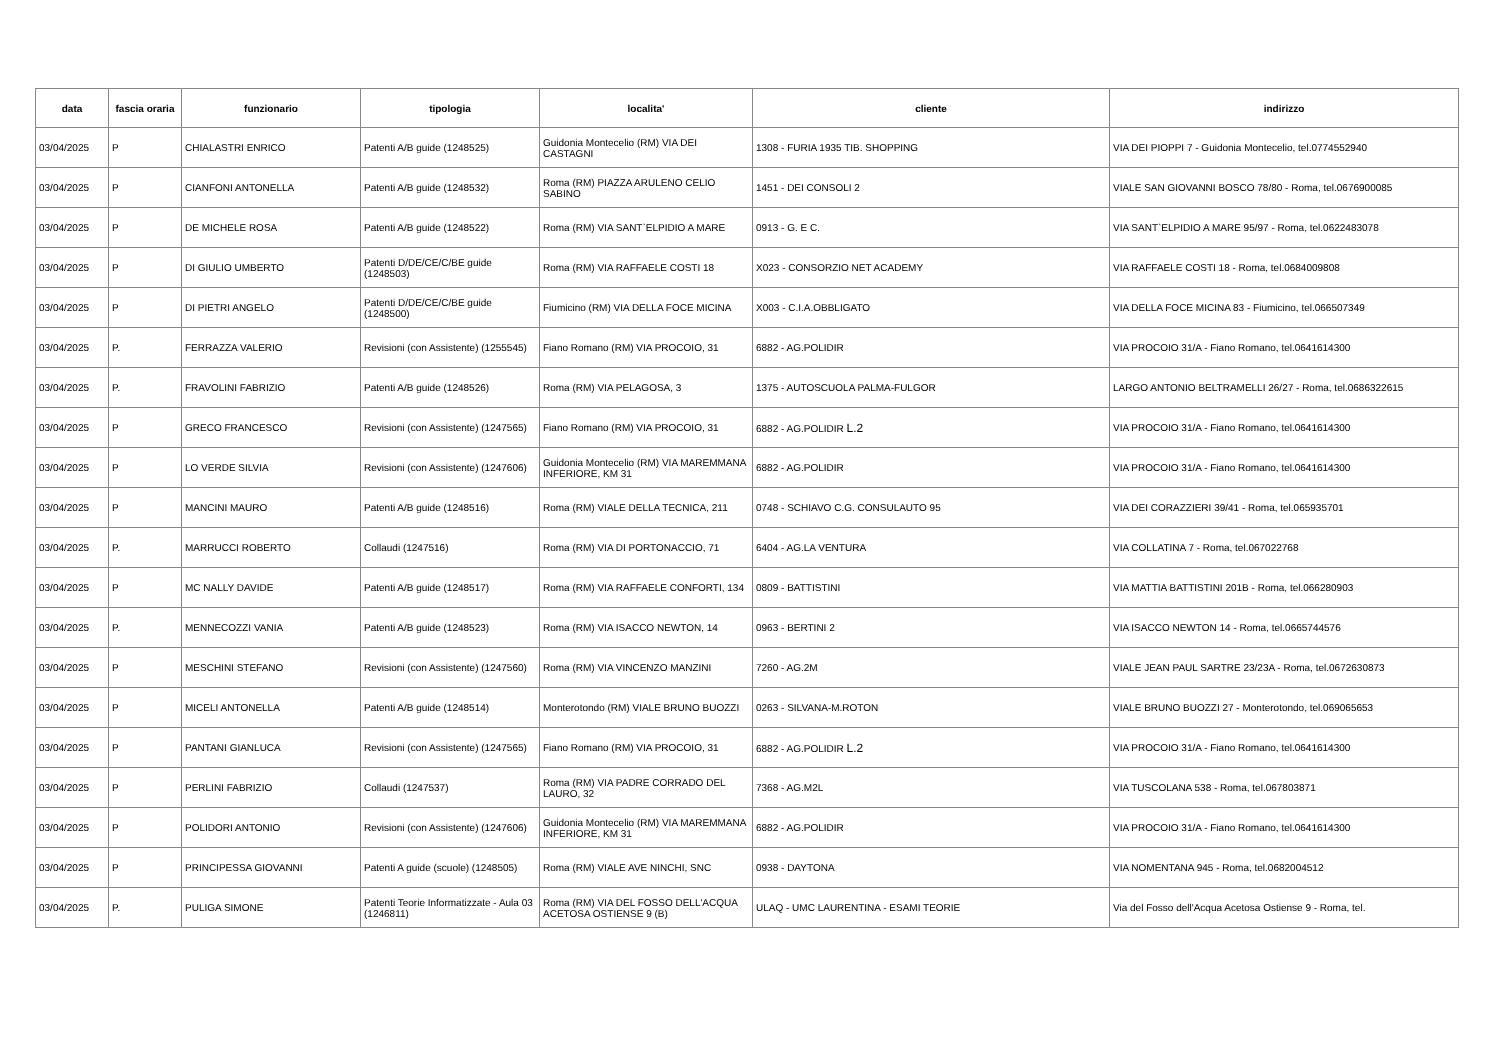| data | fascia oraria | funzionario | tipologia | localita' | cliente | indirizzo |
| --- | --- | --- | --- | --- | --- | --- |
| 03/04/2025 | P | CHIALASTRI ENRICO | Patenti A/B guide (1248525) | Guidonia Montecelio (RM) VIA DEI CASTAGNI | 1308 - FURIA 1935 TIB. SHOPPING | VIA DEI PIOPPI 7 - Guidonia Montecelio, tel.0774552940 |
| 03/04/2025 | P | CIANFONI ANTONELLA | Patenti A/B guide (1248532) | Roma (RM) PIAZZA ARULENO CELIO SABINO | 1451 - DEI CONSOLI 2 | VIALE SAN GIOVANNI BOSCO 78/80 - Roma, tel.0676900085 |
| 03/04/2025 | P | DE MICHELE ROSA | Patenti A/B guide (1248522) | Roma (RM) VIA SANT`ELPIDIO A MARE | 0913 - G. E C. | VIA SANT`ELPIDIO A MARE 95/97 - Roma, tel.0622483078 |
| 03/04/2025 | P | DI GIULIO UMBERTO | Patenti D/DE/CE/C/BE guide (1248503) | Roma (RM) VIA RAFFAELE COSTI 18 | X023 - CONSORZIO NET ACADEMY | VIA RAFFAELE COSTI 18 - Roma, tel.0684009808 |
| 03/04/2025 | P | DI PIETRI ANGELO | Patenti D/DE/CE/C/BE guide (1248500) | Fiumicino (RM) VIA DELLA FOCE MICINA | X003 - C.I.A.OBBLIGATO | VIA DELLA FOCE MICINA 83 - Fiumicino, tel.066507349 |
| 03/04/2025 | P. | FERRAZZA VALERIO | Revisioni (con Assistente) (1255545) | Fiano Romano (RM) VIA PROCOIO, 31 | 6882 - AG.POLIDIR | VIA PROCOIO 31/A - Fiano Romano, tel.0641614300 |
| 03/04/2025 | P. | FRAVOLINI FABRIZIO | Patenti A/B guide (1248526) | Roma (RM) VIA PELAGOSA, 3 | 1375 - AUTOSCUOLA PALMA-FULGOR | LARGO ANTONIO BELTRAMELLI 26/27 - Roma, tel.0686322615 |
| 03/04/2025 | P | GRECO FRANCESCO | Revisioni (con Assistente) (1247565) | Fiano Romano (RM) VIA PROCOIO, 31 | 6882 - AG.POLIDIR L.2 | VIA PROCOIO 31/A - Fiano Romano, tel.0641614300 |
| 03/04/2025 | P | LO VERDE SILVIA | Revisioni (con Assistente) (1247606) | Guidonia Montecelio (RM) VIA MAREMMANA INFERIORE, KM 31 | 6882 - AG.POLIDIR | VIA PROCOIO 31/A - Fiano Romano, tel.0641614300 |
| 03/04/2025 | P | MANCINI MAURO | Patenti A/B guide (1248516) | Roma (RM) VIALE DELLA TECNICA, 211 | 0748 - SCHIAVO C.G. CONSULAUTO 95 | VIA DEI CORAZZIERI 39/41 - Roma, tel.065935701 |
| 03/04/2025 | P. | MARRUCCI ROBERTO | Collaudi (1247516) | Roma (RM) VIA DI PORTONACCIO, 71 | 6404 - AG.LA VENTURA | VIA COLLATINA 7 - Roma, tel.067022768 |
| 03/04/2025 | P | MC NALLY DAVIDE | Patenti A/B guide (1248517) | Roma (RM) VIA RAFFAELE CONFORTI, 134 | 0809 - BATTISTINI | VIA MATTIA BATTISTINI 201B - Roma, tel.066280903 |
| 03/04/2025 | P. | MENNECOZZI VANIA | Patenti A/B guide (1248523) | Roma (RM) VIA ISACCO NEWTON, 14 | 0963 - BERTINI 2 | VIA ISACCO NEWTON 14 - Roma, tel.0665744576 |
| 03/04/2025 | P | MESCHINI STEFANO | Revisioni (con Assistente) (1247560) | Roma (RM) VIA VINCENZO MANZINI | 7260 - AG.2M | VIALE JEAN PAUL SARTRE 23/23A - Roma, tel.0672630873 |
| 03/04/2025 | P | MICELI ANTONELLA | Patenti A/B guide (1248514) | Monterotondo (RM) VIALE BRUNO BUOZZI | 0263 - SILVANA-M.ROTON | VIALE BRUNO BUOZZI 27 - Monterotondo, tel.069065653 |
| 03/04/2025 | P | PANTANI GIANLUCA | Revisioni (con Assistente) (1247565) | Fiano Romano (RM) VIA PROCOIO, 31 | 6882 - AG.POLIDIR L.2 | VIA PROCOIO 31/A - Fiano Romano, tel.0641614300 |
| 03/04/2025 | P | PERLINI FABRIZIO | Collaudi (1247537) | Roma (RM) VIA PADRE CORRADO DEL LAURO, 32 | 7368 - AG.M2L | VIA TUSCOLANA 538 - Roma, tel.067803871 |
| 03/04/2025 | P | POLIDORI ANTONIO | Revisioni (con Assistente) (1247606) | Guidonia Montecelio (RM) VIA MAREMMANA INFERIORE, KM 31 | 6882 - AG.POLIDIR | VIA PROCOIO 31/A - Fiano Romano, tel.0641614300 |
| 03/04/2025 | P | PRINCIPESSA GIOVANNI | Patenti A guide (scuole) (1248505) | Roma (RM) VIALE AVE NINCHI, SNC | 0938 - DAYTONA | VIA NOMENTANA 945 - Roma, tel.0682004512 |
| 03/04/2025 | P. | PULIGA SIMONE | Patenti Teorie Informatizzate - Aula 03 (1246811) | Roma (RM) VIA DEL FOSSO DELL'ACQUA ACETOSA OSTIENSE 9 (B) | ULAQ - UMC LAURENTINA - ESAMI TEORIE | Via del Fosso dell'Acqua Acetosa Ostiense 9 - Roma, tel. |